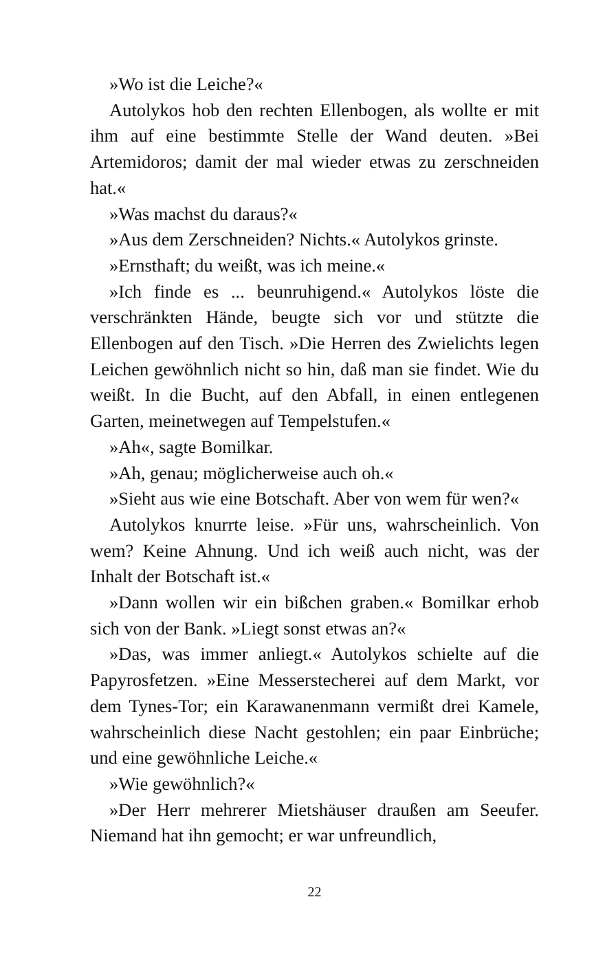»Wo ist die Leiche?«
Autolykos hob den rechten Ellenbogen, als wollte er mit ihm auf eine bestimmte Stelle der Wand deuten. »Bei Artemidoros; damit der mal wieder etwas zu zerschneiden hat.«
»Was machst du daraus?«
»Aus dem Zerschneiden? Nichts.« Autolykos grinste.
»Ernsthaft; du weißt, was ich meine.«
»Ich finde es ... beunruhigend.« Autolykos löste die verschränkten Hände, beugte sich vor und stützte die Ellenbogen auf den Tisch. »Die Herren des Zwielichts legen Leichen gewöhnlich nicht so hin, daß man sie findet. Wie du weißt. In die Bucht, auf den Abfall, in einen entlegenen Garten, meinetwegen auf Tempelstufen.«
»Ah«, sagte Bomilkar.
»Ah, genau; möglicherweise auch oh.«
»Sieht aus wie eine Botschaft. Aber von wem für wen?«
Autolykos knurrte leise. »Für uns, wahrscheinlich. Von wem? Keine Ahnung. Und ich weiß auch nicht, was der Inhalt der Botschaft ist.«
»Dann wollen wir ein bißchen graben.« Bomilkar erhob sich von der Bank. »Liegt sonst etwas an?«
»Das, was immer anliegt.« Autolykos schielte auf die Papyrosfetzen. »Eine Messerstecherei auf dem Markt, vor dem Tynes-Tor; ein Karawanenmann vermißt drei Kamele, wahrscheinlich diese Nacht gestohlen; ein paar Einbrüche; und eine gewöhnliche Leiche.«
»Wie gewöhnlich?«
»Der Herr mehrerer Mietshäuser draußen am Seeufer. Niemand hat ihn gemocht; er war unfreundlich,
22